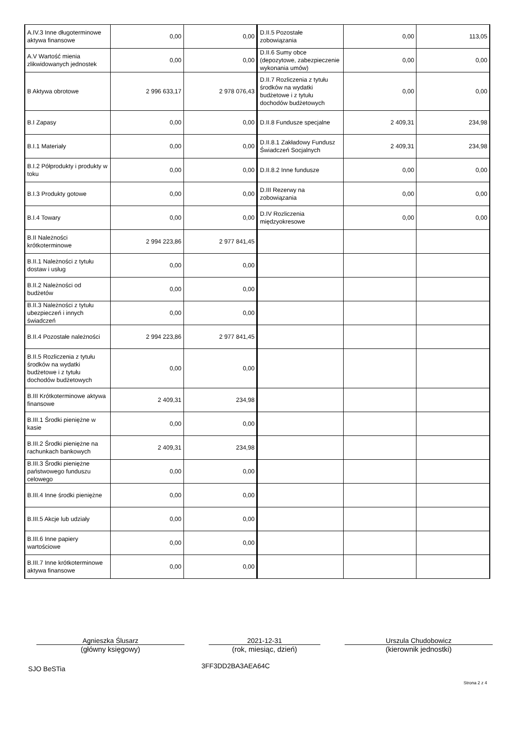| A.IV.3 Inne długoterminowe aktywa finansowe | 0,00 | 0,00 | D.II.5 Pozostałe zobowiązania | 0,00 | 113,05 |
| A.V Wartość mienia zlikwidowanych jednostek | 0,00 | 0,00 | D.II.6 Sumy obce (depozytowe, zabezpieczenie wykonania umów) | 0,00 | 0,00 |
| B Aktywa obrotowe | 2 996 633,17 | 2 978 076,43 | D.II.7 Rozliczenia z tytułu środków na wydatki budżetowe i z tytułu dochodów budżetowych | 0,00 | 0,00 |
| B.I Zapasy | 0,00 | 0,00 | D.II.8 Fundusze specjalne | 2 409,31 | 234,98 |
| B.I.1 Materiały | 0,00 | 0,00 | D.II.8.1 Zakładowy Fundusz Świadczeń Socjalnych | 2 409,31 | 234,98 |
| B.I.2 Półprodukty i produkty w toku | 0,00 | 0,00 | D.II.8.2 Inne fundusze | 0,00 | 0,00 |
| B.I.3 Produkty gotowe | 0,00 | 0,00 | D.III Rezerwy na zobowiązania | 0,00 | 0,00 |
| B.I.4 Towary | 0,00 | 0,00 | D.IV Rozliczenia międzyokresowe | 0,00 | 0,00 |
| B.II Należności krótkoterminowe | 2 994 223,86 | 2 977 841,45 | | | |
| B.II.1 Należności z tytułu dostaw i usług | 0,00 | 0,00 | | | |
| B.II.2 Należności od budżetów | 0,00 | 0,00 | | | |
| B.II.3 Należności z tytułu ubezpieczeń i innych świadczeń | 0,00 | 0,00 | | | |
| B.II.4 Pozostałe należności | 2 994 223,86 | 2 977 841,45 | | | |
| B.II.5 Rozliczenia z tytułu środków na wydatki budżetowe i z tytułu dochodów budżetowych | 0,00 | 0,00 | | | |
| B.III Krótkoterminowe aktywa finansowe | 2 409,31 | 234,98 | | | |
| B.III.1 Środki pieniężne w kasie | 0,00 | 0,00 | | | |
| B.III.2 Środki pieniężne na rachunkach bankowych | 2 409,31 | 234,98 | | | |
| B.III.3 Środki pieniężne państwowego funduszu celowego | 0,00 | 0,00 | | | |
| B.III.4 Inne środki pieniężne | 0,00 | 0,00 | | | |
| B.III.5 Akcje lub udziały | 0,00 | 0,00 | | | |
| B.III.6 Inne papiery wartościowe | 0,00 | 0,00 | | | |
| B.III.7 Inne krótkoterminowe aktywa finansowe | 0,00 | 0,00 | | | |
Agnieszka Ślusarz
(główny księgowy)
2021-12-31
(rok, miesiąc, dzień)
Urszula Chudobowicz
(kierownik jednostki)
SJO BeSTia 3FF3DD2BA3AEA64C
Strona 2 z 4